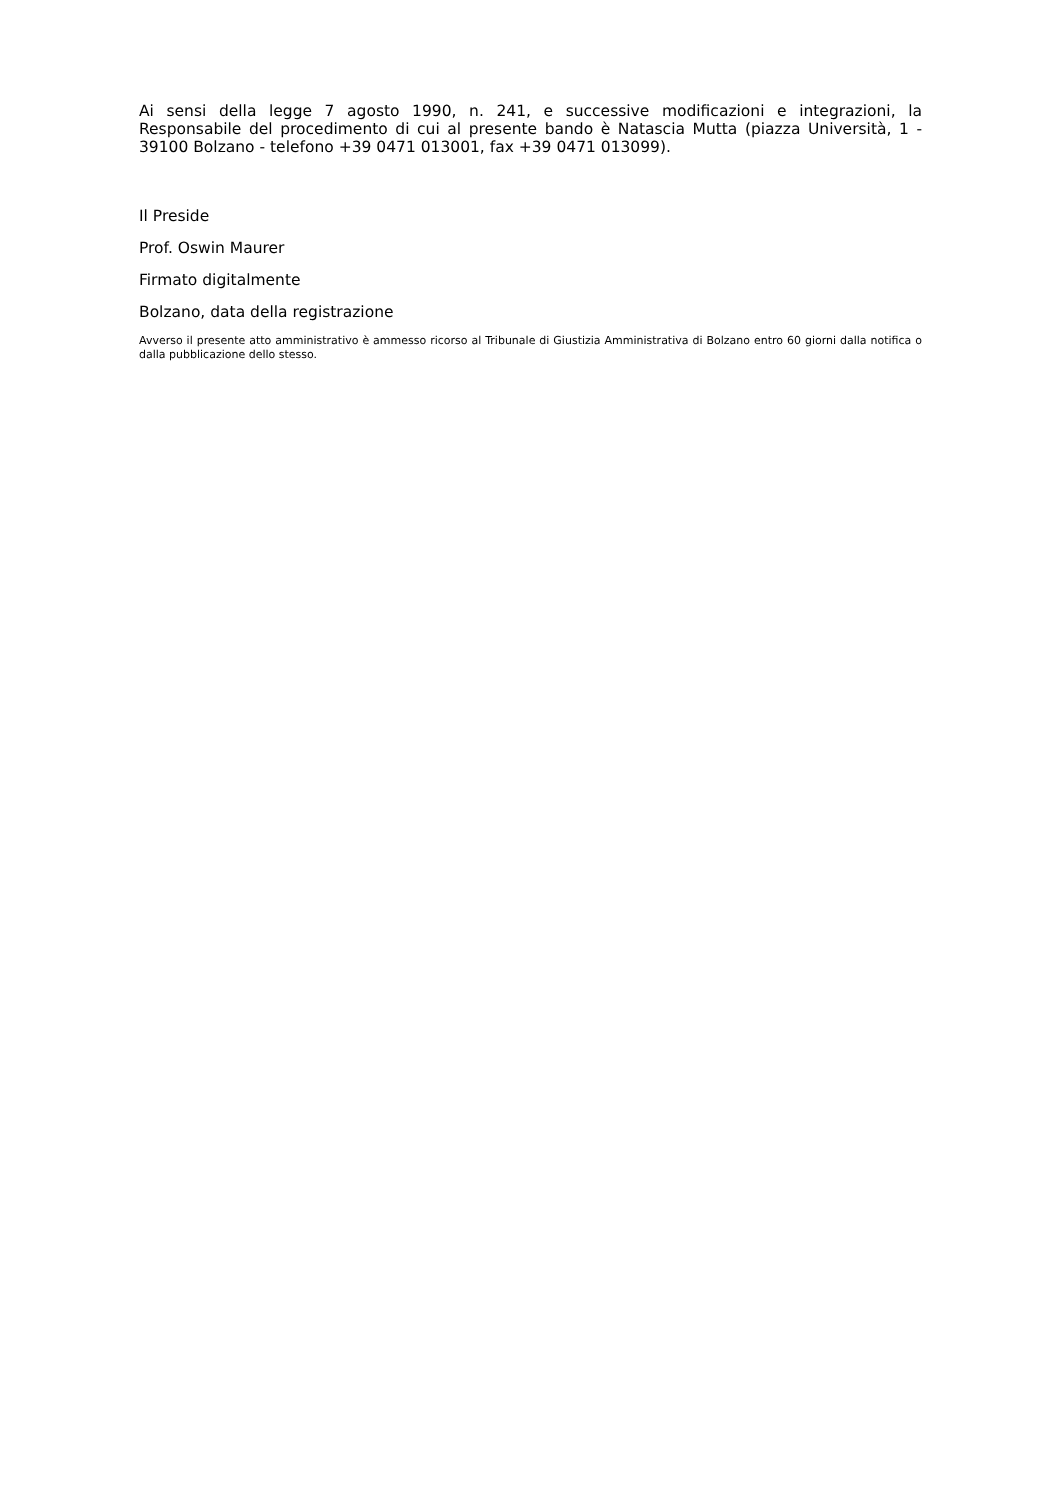Ai sensi della legge 7 agosto 1990, n. 241, e successive modificazioni e integrazioni, la Responsabile del procedimento di cui al presente bando è Natascia Mutta (piazza Università, 1 - 39100 Bolzano - telefono +39 0471 013001, fax +39 0471 013099).
Il Preside
Prof. Oswin Maurer
Firmato digitalmente
Bolzano, data della registrazione
Avverso il presente atto amministrativo è ammesso ricorso al Tribunale di Giustizia Amministrativa di Bolzano entro 60 giorni dalla notifica o dalla pubblicazione dello stesso.